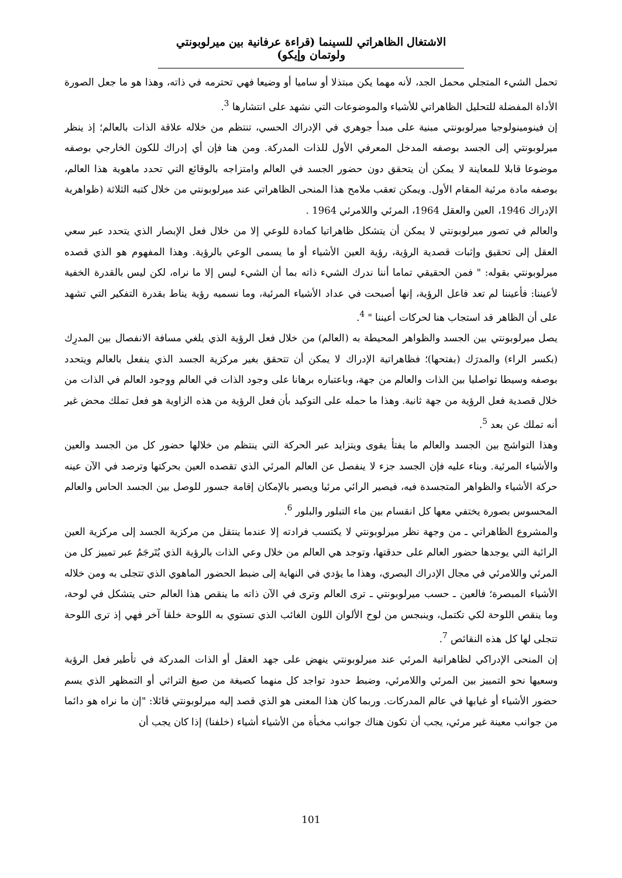الاشتغال الظاهراتي للسينما (قراءة عرفانية بين ميرلوبونتي ولوتمان وإيكو)
تحمل الشيء المتجلي محمل الجد، لأنه مهما يكن مبتذلا أو ساميا أو وضيعا فهي تحترمه في ذاته، وهذا هو ما جعل الصورة الأداة المفضلة للتحليل الظاهراتي للأشياء والموضوعات التي نشهد على انتشارها <sup>3</sup>.
إن فينومينولوجيا ميرلوبونتي مبنية على مبدأ جوهري في الإدراك الحسي، تنتظم من خلاله علاقة الذات بالعالم؛ إذ ينظر ميرلوبونتي إلى الجسد بوصفه المدخل المعرفي الأول للذات المدركة. ومن هنا فإن أي إدراك للكون الخارجي بوصفه موضوعا قابلا للمعاينة لا يمكن أن يتحقق دون حضور الجسد في العالم وامتزاجه بالوقائع التي تحدد ماهوية هذا العالم، بوصفه مادة مرئية المقام الأول. ويمكن تعقب ملامح هذا المنحى الظاهراتي عند ميرلوبونتي من خلال كتبه الثلاثة (ظواهرية الإدراك 1946، العين والعقل 1964، المرئي واللامرئي 1964 .
والعالم في تصور ميرلوبونتي لا يمكن أن يتشكل ظاهراتيا كمادة للوعي إلا من خلال فعل الإبصار الذي يتحدد عبر سعي العقل إلى تحقيق وإثبات قصدية الرؤية، رؤية العين الأشياء أو ما يسمى الوعي بالرؤية. وهذا المفهوم هو الذي قصده ميرلوبونتي بقوله: " فمن الحقيقي تماما أننا ندرك الشيء ذاته بما أن الشيء ليس إلا ما نراه، لكن ليس بالقدرة الخفية لأعيننا: فأعيننا لم تعد فاعل الرؤية، إنها أصبحت في عداد الأشياء المرئية، وما نسميه رؤية يناط بقدرة التفكير التي تشهد على أن الظاهر قد استجاب هنا لحركات أعيننا " <sup>4</sup>.
يصل ميرلوبونتي بين الجسد والظواهر المحيطة به (العالم) من خلال فعل الرؤية الذي يلغي مسافة الانفصال بين المدرِك (بكسر الراء) والمدرَك (بفتحها)؛ فظاهراتية الإدراك لا يمكن أن تتحقق بغير مركزية الجسد الذي ينفعل بالعالم ويتحدد بوصفه وسيطا تواصليا بين الذات والعالم من جهة، وباعتباره برهانا على وجود الذات في العالم ووجود العالم في الذات من خلال قصدية فعل الرؤية من جهة ثانية. وهذا ما حمله على التوكيد بأن فعل الرؤية من هذه الزاوية هو فعل تملك محض غير أنه تملك عن بعد <sup>5</sup>.
وهذا التواشج بين الجسد والعالم ما يفتأ يقوى ويتزايد عبر الحركة التي ينتظم من خلالها حضور كل من الجسد والعين والأشياء المرئية. وبناء عليه فإن الجسد جزء لا ينفصل عن العالم المرئي الذي تقصده العين بحركتها وترصد في الآن عينه حركة الأشياء والظواهر المتجسدة فيه، فيصير الرائي مرئيا ويصير بالإمكان إقامة جسور للوصل بين الجسد الحاس والعالم المحسوس بصورة يختفي معها كل انقسام بين ماء التبلور والبلور <sup>6</sup>.
والمشروع الظاهراتي ـ من وجهة نظر ميرلوبونتي لا يكتسب فرادته إلا عندما ينتقل من مركزية الجسد إلى مركزية العين الرائية التي يوجدها حضور العالم على حدقتها، وتوجد هي العالم من خلال وعي الذات بالرؤية الذي يُتَرجَمُ عبر تمييز كل من المرئي واللامرئي في مجال الإدراك البصري، وهذا ما يؤدي في النهاية إلى ضبط الحضور الماهوي الذي تتجلى به ومن خلاله الأشياء المبصرة؛ فالعين ـ حسب ميرلوبونتي ـ ترى العالم وترى في الآن ذاته ما ينقص هذا العالم حتى يتشكل في لوحة، وما ينقص اللوحة لكي تكتمل، وينبجس من لوح الألوان اللون الغائب الذي تستوي به اللوحة خلقا آخر فهي إذ ترى اللوحة تتجلى لها كل هذه النقائص <sup>7</sup>.
إن المنحى الإدراكي لظاهراتية المرئي عند ميرلوبونتي ينهض على جهد العقل أو الذات المدركة في تأطير فعل الرؤية وسعيها نحو التمييز بين المرئي واللامرئي، وضبط حدود تواجد كل منهما كصيغة من صيغ التراثي أو التمظهر الذي يسم حضور الأشياء أو غيابها في عالم المدركات. وربما كان هذا المعنى هو الذي قصد إليه ميرلوبونتي قائلا: "إن ما نراه هو دائما من جوانب معينة غير مرئي، يجب أن تكون هناك جوانب مخبأة من الأشياء أشياء (خلفنا) إذا كان يجب أن
101